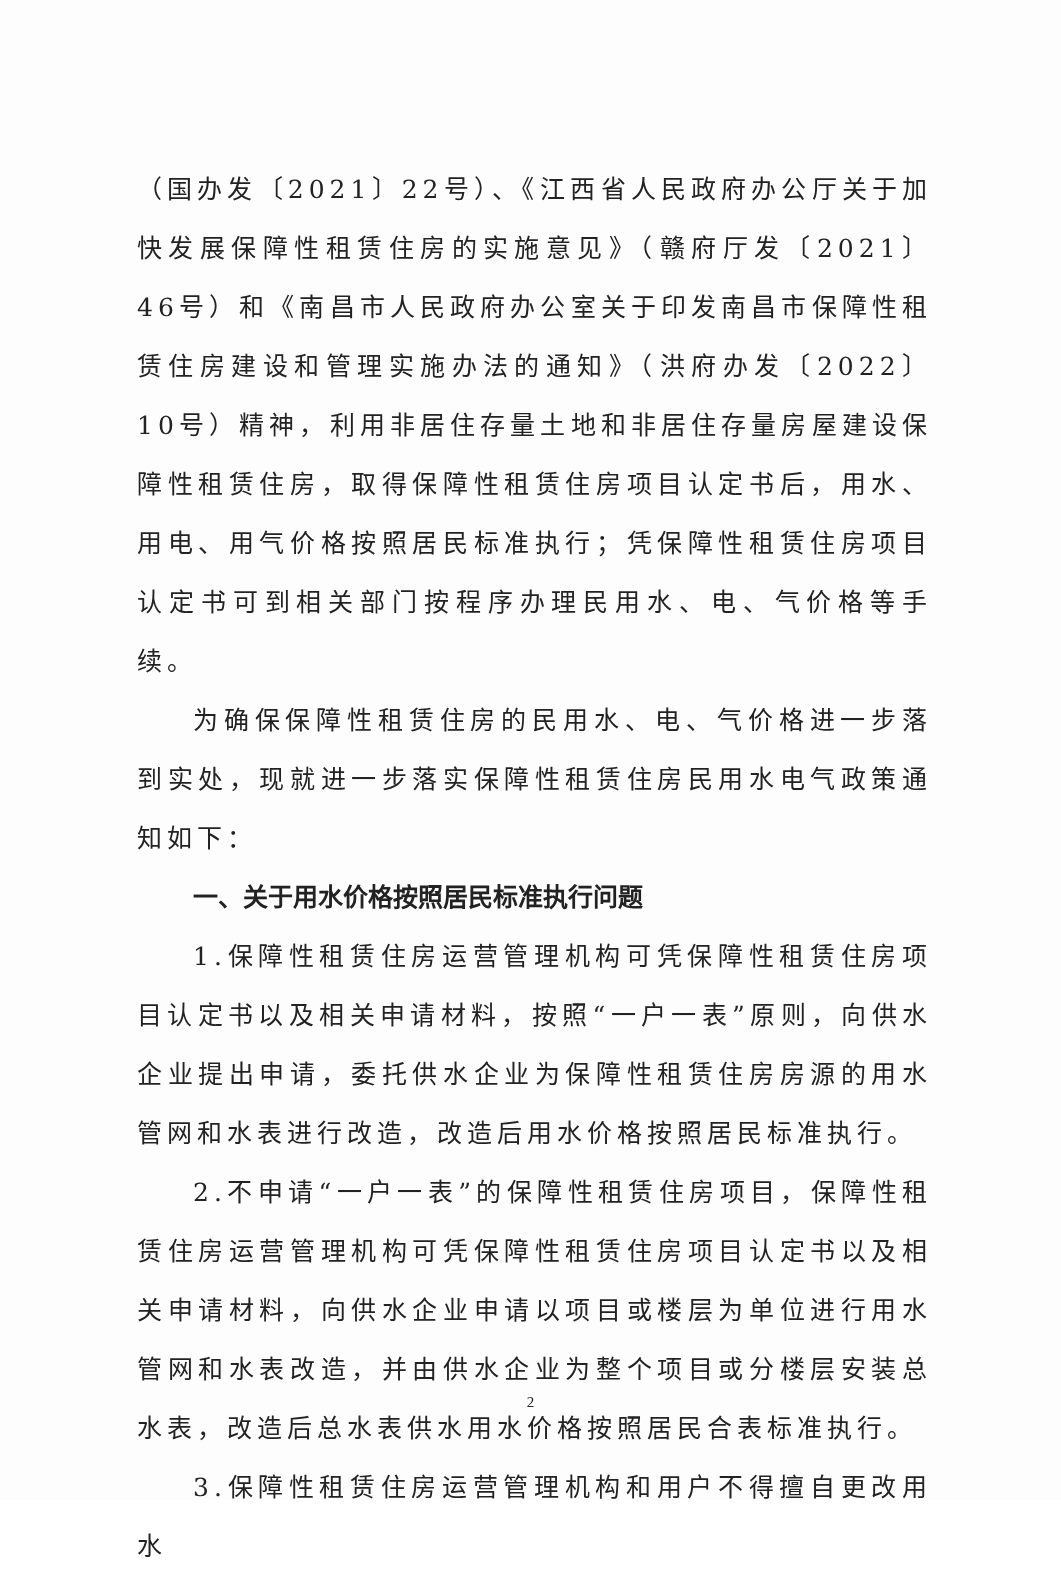（国办发〔2021〕22号）、《江西省人民政府办公厅关于加快发展保障性租赁住房的实施意见》（赣府厅发〔2021〕46号）和《南昌市人民政府办公室关于印发南昌市保障性租赁住房建设和管理实施办法的通知》（洪府办发〔2022〕10号）精神，利用非居住存量土地和非居住存量房屋建设保障性租赁住房，取得保障性租赁住房项目认定书后，用水、用电、用气价格按照居民标准执行；凭保障性租赁住房项目认定书可到相关部门按程序办理民用水、电、气价格等手续。
为确保保障性租赁住房的民用水、电、气价格进一步落到实处，现就进一步落实保障性租赁住房民用水电气政策通知如下：
一、关于用水价格按照居民标准执行问题
1.保障性租赁住房运营管理机构可凭保障性租赁住房项目认定书以及相关申请材料，按照“一户一表”原则，向供水企业提出申请，委托供水企业为保障性租赁住房房源的用水管网和水表进行改造，改造后用水价格按照居民标准执行。
2.不申请“一户一表”的保障性租赁住房项目，保障性租赁住房运营管理机构可凭保障性租赁住房项目认定书以及相关申请材料，向供水企业申请以项目或楼层为单位进行用水管网和水表改造，并由供水企业为整个项目或分楼层安装总水表，改造后总水表供水用水价格按照居民合表标准执行。
3.保障性租赁住房运营管理机构和用户不得擅自更改用水
2